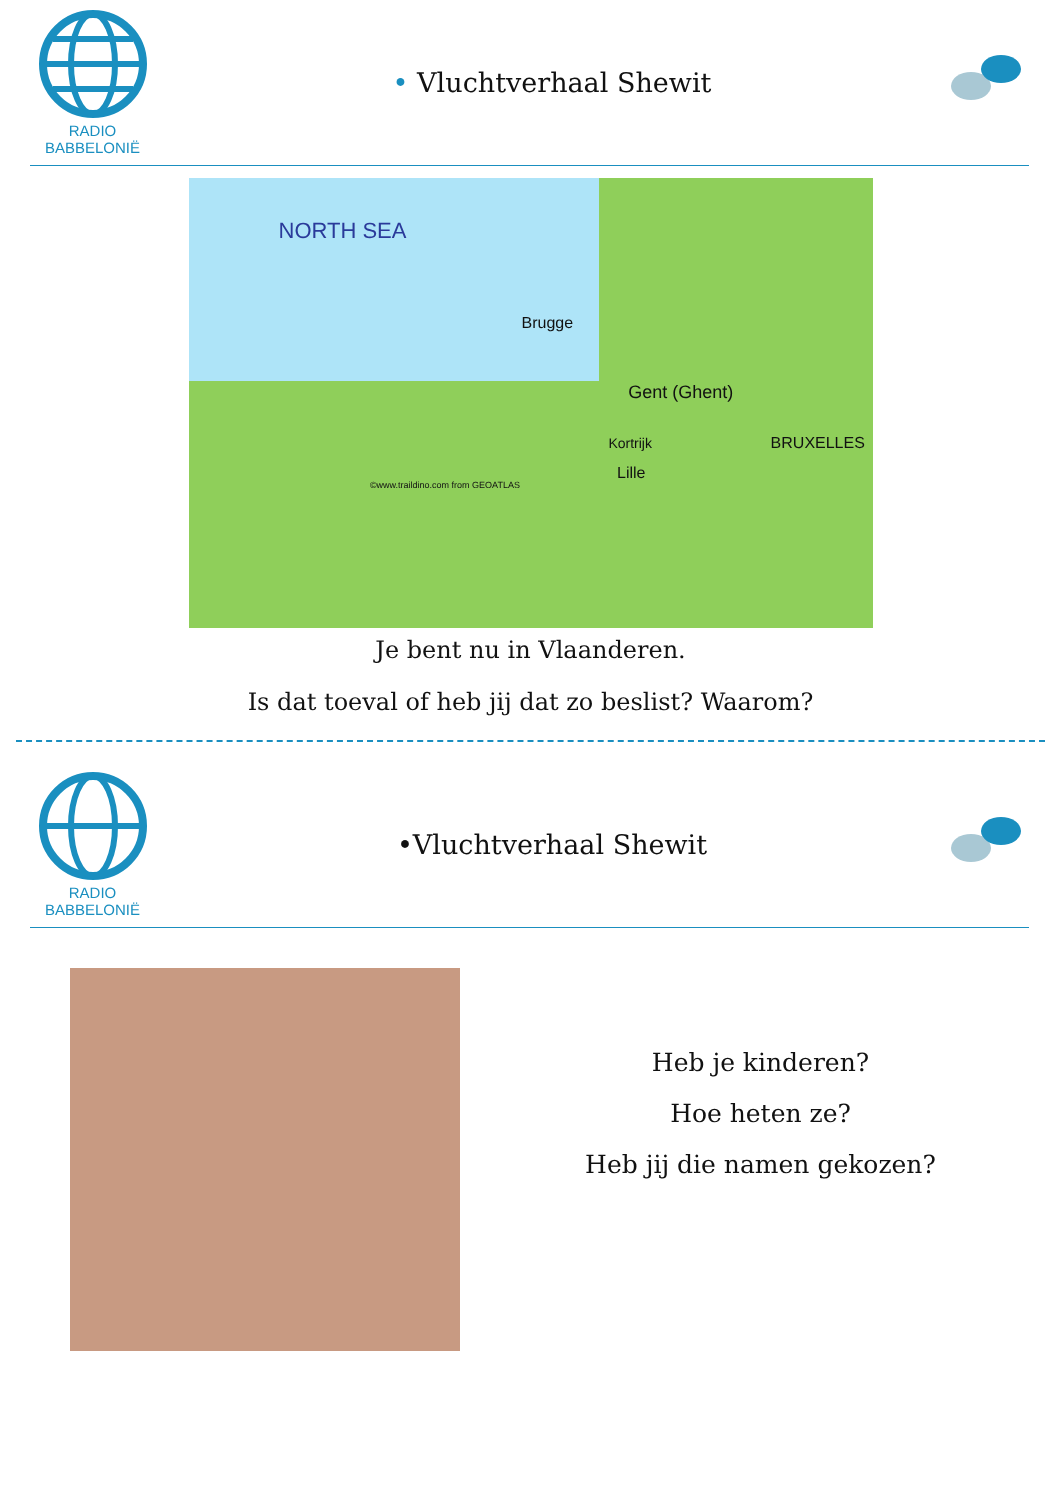RADIO BABBELONIË
• Vluchtverhaal Shewit
NORTH SEA Brugge Gent (Ghent) Kortrijk Lille BRUXELLES ©www.traildino.com from GEOATLAS
Je bent nu in Vlaanderen.
Is dat toeval of heb jij dat zo beslist? Waarom?
RADIO BABBELONIË
•Vluchtverhaal Shewit
Heb je kinderen?
Hoe heten ze?
Heb jij die namen gekozen?